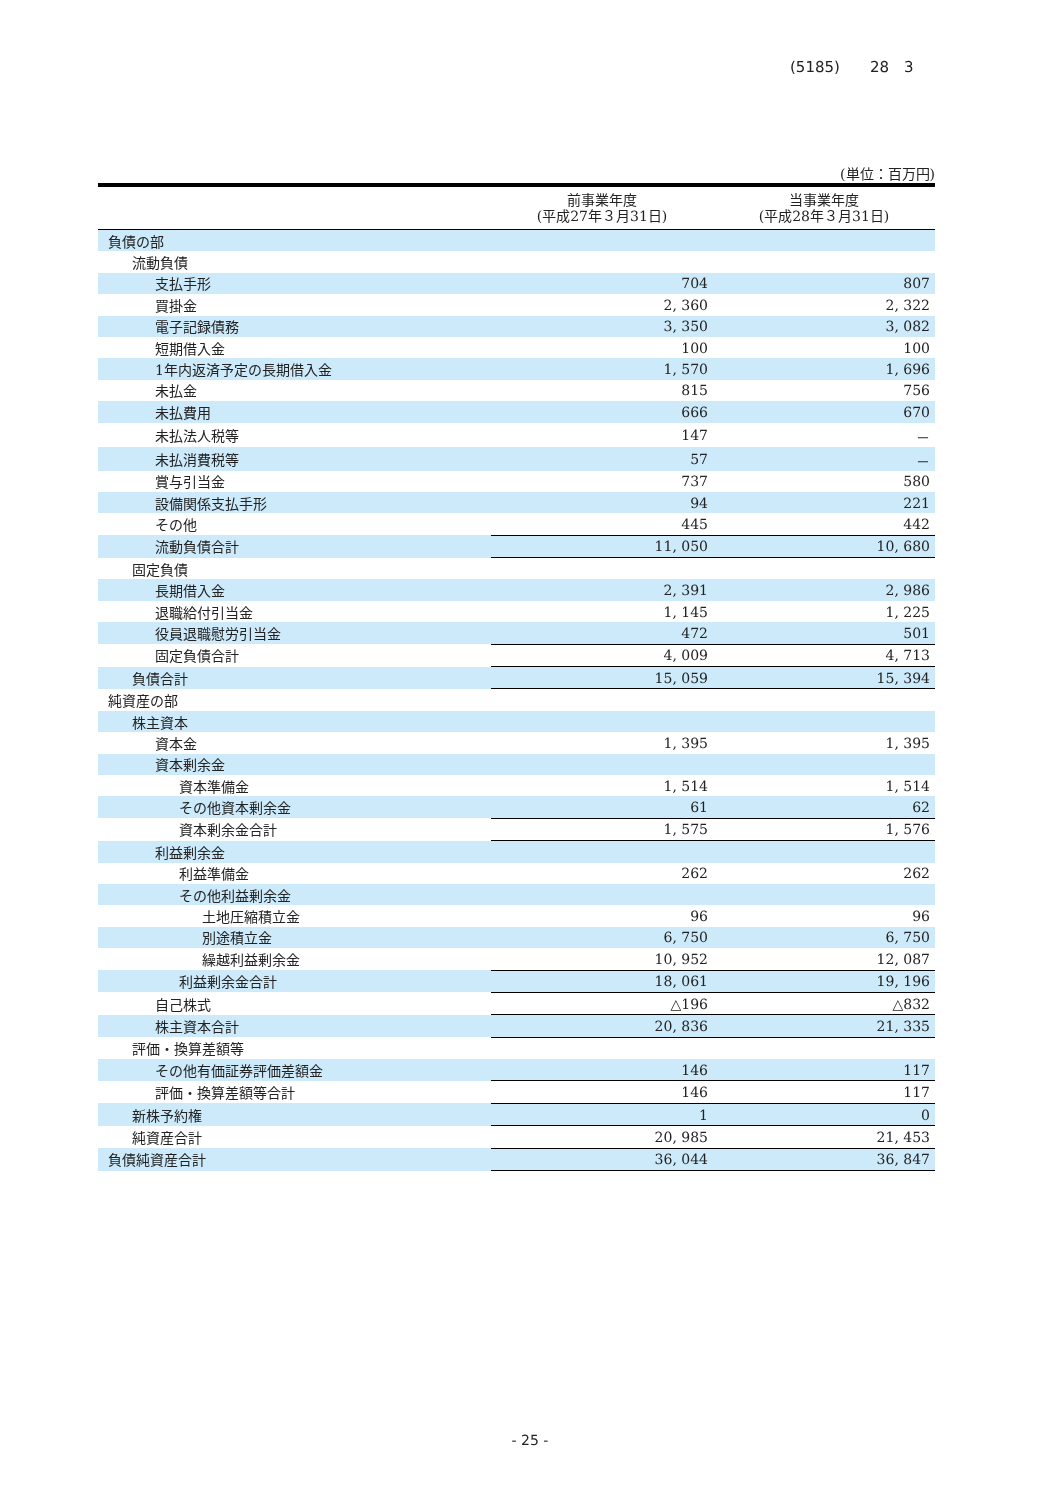(5185)　　28　3
(単位：百万円)
| | 前事業年度 (平成27年３月31日) | 当事業年度 (平成28年３月31日) |
| --- | --- | --- |
| 負債の部 | | |
| 流動負債 | | |
| 支払手形 | 704 | 807 |
| 買掛金 | 2, 360 | 2, 322 |
| 電子記録債務 | 3, 350 | 3, 082 |
| 短期借入金 | 100 | 100 |
| 1年内返済予定の長期借入金 | 1, 570 | 1, 696 |
| 未払金 | 815 | 756 |
| 未払費用 | 666 | 670 |
| 未払法人税等 | 147 | － |
| 未払消費税等 | 57 | － |
| 賞与引当金 | 737 | 580 |
| 設備関係支払手形 | 94 | 221 |
| その他 | 445 | 442 |
| 流動負債合計 | 11, 050 | 10, 680 |
| 固定負債 | | |
| 長期借入金 | 2, 391 | 2, 986 |
| 退職給付引当金 | 1, 145 | 1, 225 |
| 役員退職慰労引当金 | 472 | 501 |
| 固定負債合計 | 4, 009 | 4, 713 |
| 負債合計 | 15, 059 | 15, 394 |
| 純資産の部 | | |
| 株主資本 | | |
| 資本金 | 1, 395 | 1, 395 |
| 資本剰余金 | | |
| 資本準備金 | 1, 514 | 1, 514 |
| その他資本剰余金 | 61 | 62 |
| 資本剰余金合計 | 1, 575 | 1, 576 |
| 利益剰余金 | | |
| 利益準備金 | 262 | 262 |
| その他利益剰余金 | | |
| 土地圧縮積立金 | 96 | 96 |
| 別途積立金 | 6, 750 | 6, 750 |
| 繰越利益剰余金 | 10, 952 | 12, 087 |
| 利益剰余金合計 | 18, 061 | 19, 196 |
| 自己株式 | △196 | △832 |
| 株主資本合計 | 20, 836 | 21, 335 |
| 評価・換算差額等 | | |
| その他有価証券評価差額金 | 146 | 117 |
| 評価・換算差額等合計 | 146 | 117 |
| 新株予約権 | 1 | 0 |
| 純資産合計 | 20, 985 | 21, 453 |
| 負債純資産合計 | 36, 044 | 36, 847 |
- 25 -